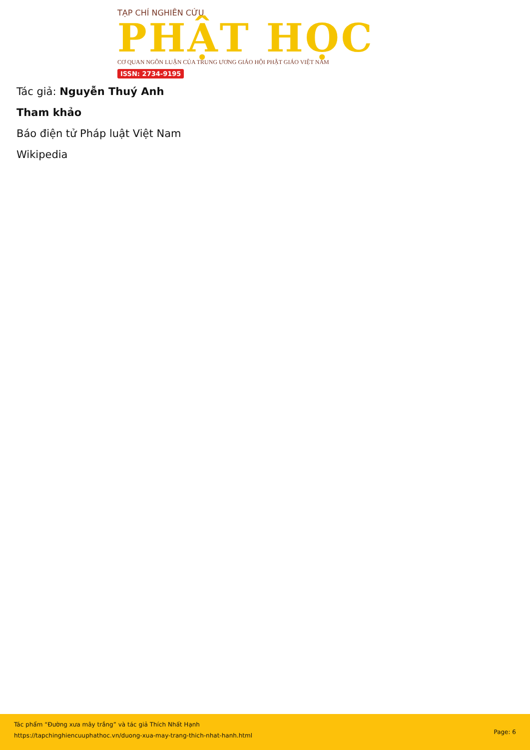TẠP CHÍ NGHIÊN CỨU
PHẬT HỌC
CƠ QUAN NGÔN LUẬN CỦA TRUNG ƯƠNG GIÁO HỘI PHẬT GIÁO VIỆT NAM
ISSN: 2734-9195
Tác giả: Nguyễn Thuý Anh
Tham khảo
Báo điện tử Pháp luật Việt Nam
Wikipedia
Tác phẩm “Đường xưa mây trắng” và tác giả Thích Nhất Hạnh
https://tapchinghiencuuphathoc.vn/duong-xua-may-trang-thich-nhat-hanh.html
Page: 6